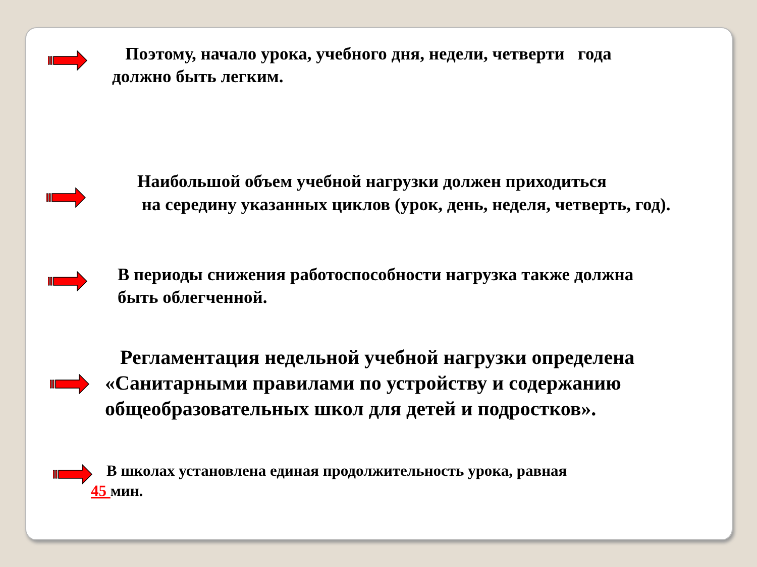Поэтому, начало урока, учебного дня, недели, четверти года
должно быть легким.
Наибольшой объем учебной нагрузки должен приходиться
на середину указанных циклов (урок, день, неделя, четверть, год).
В периоды снижения работоспособности нагрузка также должна
быть облегченной.
Регламентация недельной учебной нагрузки определена
«Санитарными правилами по устройству и содержанию
общеобразовательных школ для детей и подростков».
В школах установлена единая продолжительность урока, равная
45 мин.